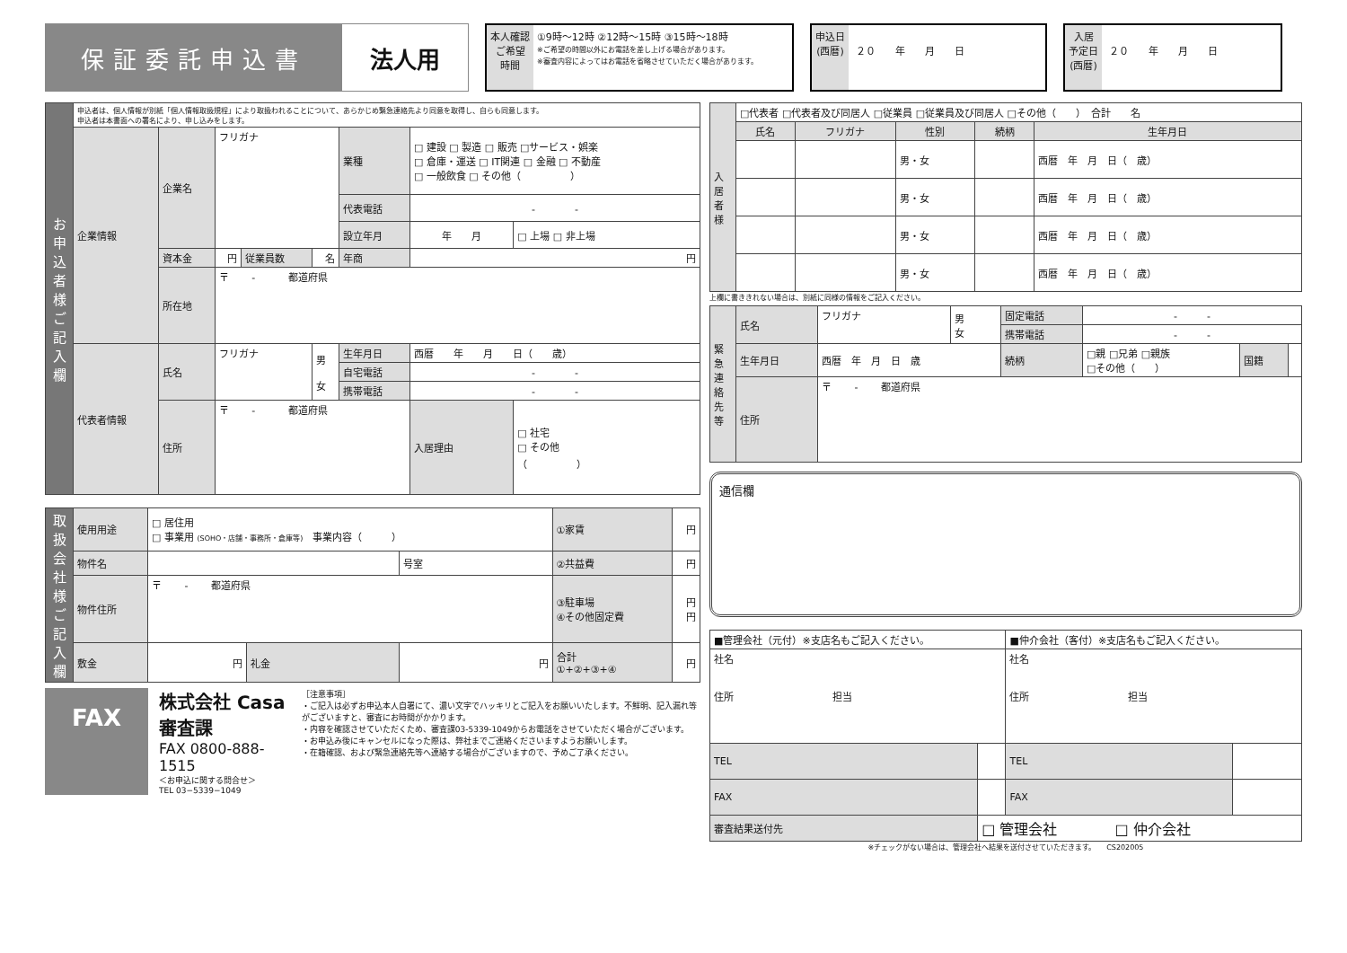保証委託申込書 法人用
本人確認
ご希望
時間
①9時～12時 ②12時～15時 ③15時～18時
※ご希望の時間以外にお電話を差し上げる場合があります。
※審査内容によってはお電話を省略させていただく場合があります。
申込日
(西暦)
２０　　年　　月　　日
入居
予定日
(西暦)
２０　　年　　月　　日
| お申込者様ご記入欄 | 申込者は、個人情報が別紙「個人情報取扱規程」により取扱われることについて、あらかじめ緊急連絡先より同意を取得し、自らも同意します。 申込者は本書面への署名により、申し込みをします。 | | | | | | | |
| | 企業情報 | 企業名 | フリガナ | | | 業種 | □ 建設 □ 製造 □ 販売 □サービス・娯楽 □ 倉庫・運送 □ IT関連 □ 金融 □ 不動産 □ 一般飲食 □ その他（ ） | |
| | | | | | | 代表電話 | - - | |
| | | | | | | 設立年月 | 年 月 | □ 上場 □ 非上場 |
| | | 資本金 | 円 | 従業員数 | 名 | 年商 | 円 | |
| | | 所在地 | 〒 - 都道府県 | | | | | |
| | 代表者情報 | 氏名 | フリガナ | | 男 女 | 生年月日 | 西暦 年 月 日（ 歳） | |
| | | | | | | 自宅電話 | - - | |
| | | | | | | 携帯電話 | - - | |
| | | 住所 | 〒 - 都道府県 | | | | 入居理由 | □ 社宅 □ その他 （ ） |
| 取扱会社様ご記入欄 | 使用用途 | □ 居住用 □ 事業用 (SOHO・店舗・事務所・倉庫等) 事業内容（ ） | | | | ①家賃 | 円 |
| | 物件名 | | | | 号室 | ②共益費 | 円 |
| | 物件住所 | 〒 - 都道府県 | | | | ③駐車場 ④その他固定費 | 円 円 |
| | 敷金 | 円 | 礼金 | 円 | | 合計 ①+②+③+④ | 円 |
FAX
株式会社 Casa 審査課
FAX 0800-888-1515
＜お申込に関する問合せ＞
TEL 03−5339−1049
［注意事項］
・ご記入は必ずお申込本人自署にて、濃い文字でハッキリとご記入をお願いいたします。不鮮明、記入漏れ等がございますと、審査にお時間がかかります。
・内容を確認させていただくため、審査課03-5339-1049からお電話をさせていただく場合がございます。
・お申込み後にキャンセルになった際は、弊社までご連絡くださいますようお願いします。
・在籍確認、および緊急連絡先等へ連絡する場合がございますので、予めご了承ください。
| 入居者様 | □代表者 □代表者及び同居人 □従業員 □従業員及び同居人 □その他（ ） 合計 名 | | | | |
| | 氏名 | フリガナ | 性別 | 続柄 | 生年月日 |
| | | | 男・女 | | 西暦 年 月 日（ 歳） |
| | | | 男・女 | | 西暦 年 月 日（ 歳） |
| | | | 男・女 | | 西暦 年 月 日（ 歳） |
| | | | 男・女 | | 西暦 年 月 日（ 歳） |
上欄に書ききれない場合は、別紙に同様の情報をご記入ください。
| 緊急連絡先等 | 氏名 | フリガナ | 男 女 | 固定電話 | - - | | |
| | | | | 携帯電話 | - - | | |
| | 生年月日 | 西暦 年 月 日 歳 | | 続柄 | □親 □兄弟 □親族 □その他（ ） | 国籍 | |
| | 住所 | 〒 - 都道府県 | | | | | |
通信欄
| ■管理会社（元付）※支店名もご記入ください。 | | ■仲介会社（客付）※支店名もご記入ください。 | |
| 社名 住所 担当 | | 社名 住所 担当 | |
| TEL | | TEL | |
| FAX | | FAX | |
| 審査結果送付先 | □ 管理会社 □ 仲介会社 | | |
※チェックがない場合は、管理会社へ結果を送付させていただきます。　　CS202005